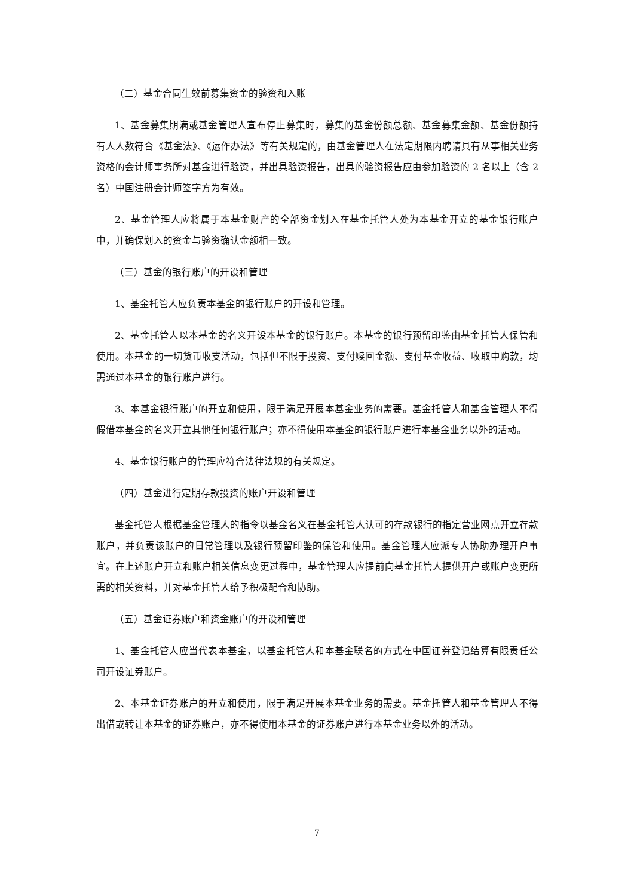（二）基金合同生效前募集资金的验资和入账
1、基金募集期满或基金管理人宣布停止募集时，募集的基金份额总额、基金募集金额、基金份额持有人人数符合《基金法》、《运作办法》等有关规定的，由基金管理人在法定期限内聘请具有从事相关业务资格的会计师事务所对基金进行验资，并出具验资报告，出具的验资报告应由参加验资的 2 名以上（含 2 名）中国注册会计师签字方为有效。
2、基金管理人应将属于本基金财产的全部资金划入在基金托管人处为本基金开立的基金银行账户中，并确保划入的资金与验资确认金额相一致。
（三）基金的银行账户的开设和管理
1、基金托管人应负责本基金的银行账户的开设和管理。
2、基金托管人以本基金的名义开设本基金的银行账户。本基金的银行预留印鉴由基金托管人保管和使用。本基金的一切货币收支活动，包括但不限于投资、支付赎回金额、支付基金收益、收取申购款，均需通过本基金的银行账户进行。
3、本基金银行账户的开立和使用，限于满足开展本基金业务的需要。基金托管人和基金管理人不得假借本基金的名义开立其他任何银行账户；亦不得使用本基金的银行账户进行本基金业务以外的活动。
4、基金银行账户的管理应符合法律法规的有关规定。
（四）基金进行定期存款投资的账户开设和管理
基金托管人根据基金管理人的指令以基金名义在基金托管人认可的存款银行的指定营业网点开立存款账户，并负责该账户的日常管理以及银行预留印鉴的保管和使用。基金管理人应派专人协助办理开户事宜。在上述账户开立和账户相关信息变更过程中，基金管理人应提前向基金托管人提供开户或账户变更所需的相关资料，并对基金托管人给予积极配合和协助。
（五）基金证券账户和资金账户的开设和管理
1、基金托管人应当代表本基金，以基金托管人和本基金联名的方式在中国证券登记结算有限责任公司开设证券账户。
2、本基金证券账户的开立和使用，限于满足开展本基金业务的需要。基金托管人和基金管理人不得出借或转让本基金的证券账户，亦不得使用本基金的证券账户进行本基金业务以外的活动。
7